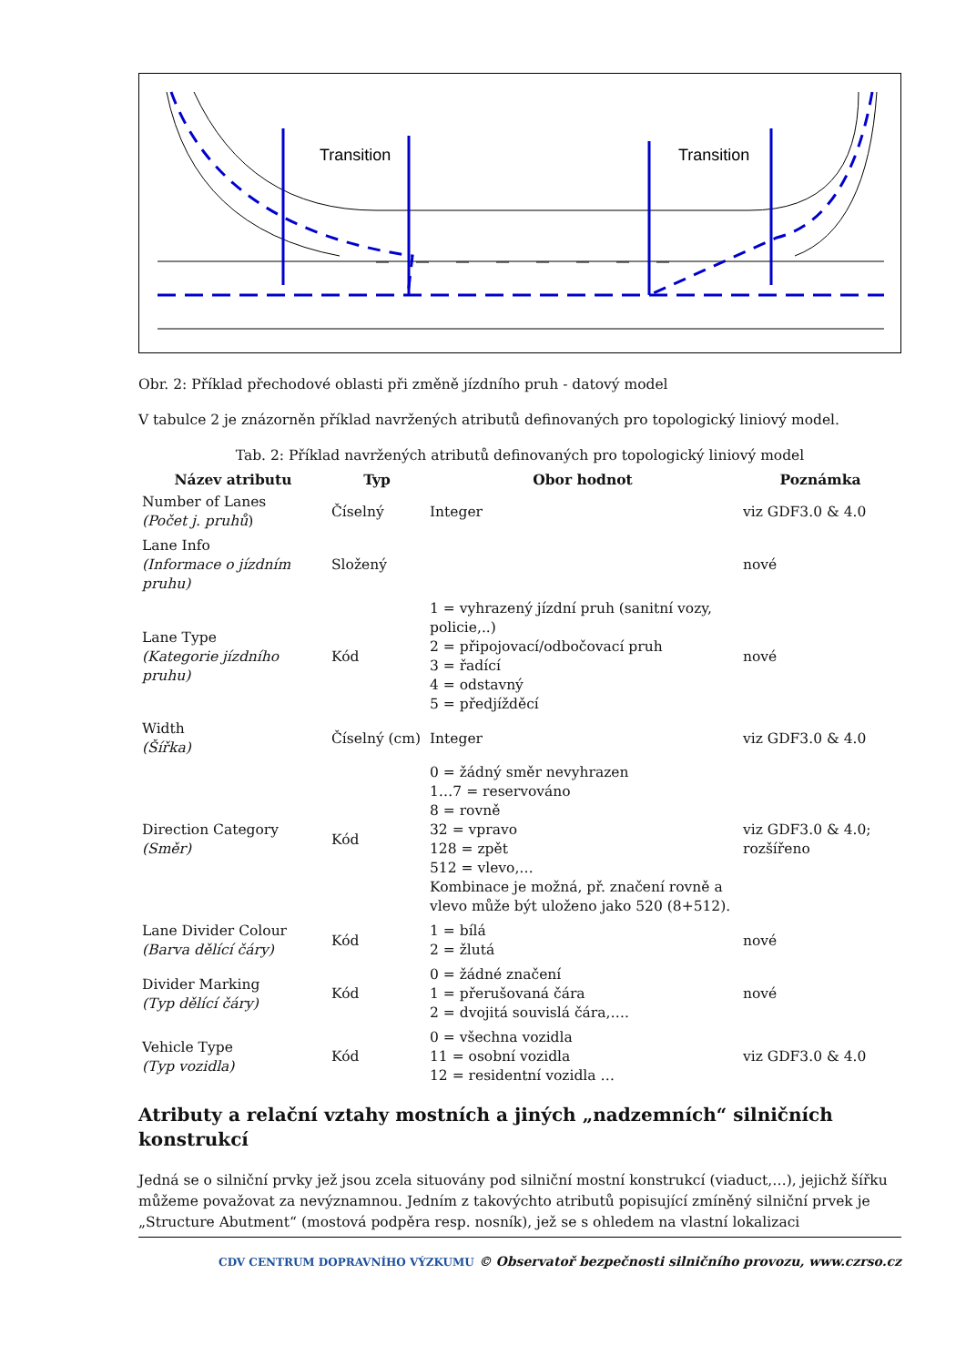Transition
Transition
Obr. 2: Příklad přechodové oblasti při změně jízdního pruh - datový model
V tabulce 2 je znázorněn příklad navržených atributů definovaných pro topologický liniový model.
Tab. 2: Příklad navržených atributů definovaných pro topologický liniový model
| Název atributu | Typ | Obor hodnot | Poznámka |
| --- | --- | --- | --- |
| Number of Lanes (Počet j. pruhů ) | Číselný | Integer | viz GDF3.0 & 4.0 |
| Lane Info (Informace o jízdním pruhu) | Složený | | nové |
| Lane Type (Kategorie jízdního pruhu) | Kód | 1 = vyhrazený jízdní pruh (sanitní vozy, policie,..) 2 = připojovací/odbočovací pruh 3 = řadící 4 = odstavný 5 = předjížděcí | nové |
| Width (Šířka) | Číselný (cm) | Integer | viz GDF3.0 & 4.0 |
| Direction Category (Směr) | Kód | 0 = žádný směr nevyhrazen 1…7 = reservováno 8 = rovně 32 = vpravo 128 = zpět 512 = vlevo,… Kombinace je možná, př. značení rovně a vlevo může být uloženo jako 520 (8+512). | viz GDF3.0 & 4.0; rozšířeno |
| Lane Divider Colour (Barva dělící čáry) | Kód | 1 = bílá 2 = žlutá | nové |
| Divider Marking (Typ dělící čáry) | Kód | 0 = žádné značení 1 = přerušovaná čára 2 = dvojitá souvislá čára,…. | nové |
| Vehicle Type (Typ vozidla) | Kód | 0 = všechna vozidla 11 = osobní vozidla 12 = residentní vozidla … | viz GDF3.0 & 4.0 |
Atributy a relační vztahy mostních a jiných „nadzemních“ silničních konstrukcí
Jedná se o silniční prvky jež jsou zcela situovány pod silniční mostní konstrukcí (viaduct,…), jejichž šířku můžeme považovat za nevýznamnou. Jedním z takovýchto atributů popisující zmíněný silniční prvek je „Structure Abutment“ (mostová podpěra resp. nosník), jež se s ohledem na vlastní lokalizaci
CDV CENTRUM DOPRAVNÍHO VÝZKUMU © Observatoř bezpečnosti silničního provozu, www.czrso.cz